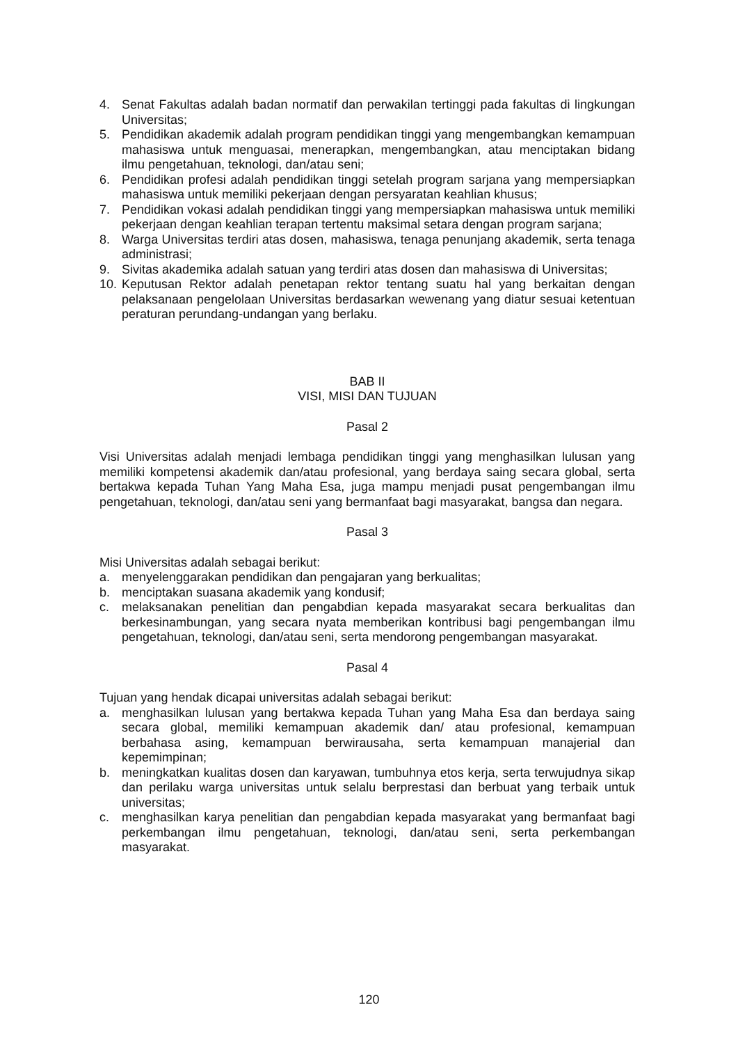4. Senat Fakultas adalah badan normatif dan perwakilan tertinggi pada fakultas di lingkungan Universitas;
5. Pendidikan akademik adalah program pendidikan tinggi yang mengembangkan kemampuan mahasiswa untuk menguasai, menerapkan, mengembangkan, atau menciptakan bidang ilmu pengetahuan, teknologi, dan/atau seni;
6. Pendidikan profesi adalah pendidikan tinggi setelah program sarjana yang mempersiapkan mahasiswa untuk memiliki pekerjaan dengan persyaratan keahlian khusus;
7. Pendidikan vokasi adalah pendidikan tinggi yang mempersiapkan mahasiswa untuk memiliki pekerjaan dengan keahlian terapan tertentu maksimal setara dengan program sarjana;
8. Warga Universitas terdiri atas dosen, mahasiswa, tenaga penunjang akademik, serta tenaga administrasi;
9. Sivitas akademika adalah satuan yang terdiri atas dosen dan mahasiswa di Universitas;
10. Keputusan Rektor adalah penetapan rektor tentang suatu hal yang berkaitan dengan pelaksanaan pengelolaan Universitas berdasarkan wewenang yang diatur sesuai ketentuan peraturan perundang-undangan yang berlaku.
BAB II
VISI, MISI DAN TUJUAN
Pasal 2
Visi Universitas adalah menjadi lembaga pendidikan tinggi yang menghasilkan lulusan yang memiliki kompetensi akademik dan/atau profesional, yang berdaya saing secara global, serta bertakwa kepada Tuhan Yang Maha Esa, juga mampu menjadi pusat pengembangan ilmu pengetahuan, teknologi, dan/atau seni yang bermanfaat bagi masyarakat, bangsa dan negara.
Pasal 3
Misi Universitas adalah sebagai berikut:
a. menyelenggarakan pendidikan dan pengajaran yang berkualitas;
b. menciptakan suasana akademik yang kondusif;
c. melaksanakan penelitian dan pengabdian kepada masyarakat secara berkualitas dan berkesinambungan, yang secara nyata memberikan kontribusi bagi pengembangan ilmu pengetahuan, teknologi, dan/atau seni, serta mendorong pengembangan masyarakat.
Pasal 4
Tujuan yang hendak dicapai universitas adalah sebagai berikut:
a. menghasilkan lulusan yang bertakwa kepada Tuhan yang Maha Esa dan berdaya saing secara global, memiliki kemampuan akademik dan/ atau profesional, kemampuan berbahasa asing, kemampuan berwirausaha, serta kemampuan manajerial dan kepemimpinan;
b. meningkatkan kualitas dosen dan karyawan, tumbuhnya etos kerja, serta terwujudnya sikap dan perilaku warga universitas untuk selalu berprestasi dan berbuat yang terbaik untuk universitas;
c. menghasilkan karya penelitian dan pengabdian kepada masyarakat yang bermanfaat bagi perkembangan ilmu pengetahuan, teknologi, dan/atau seni, serta perkembangan masyarakat.
120